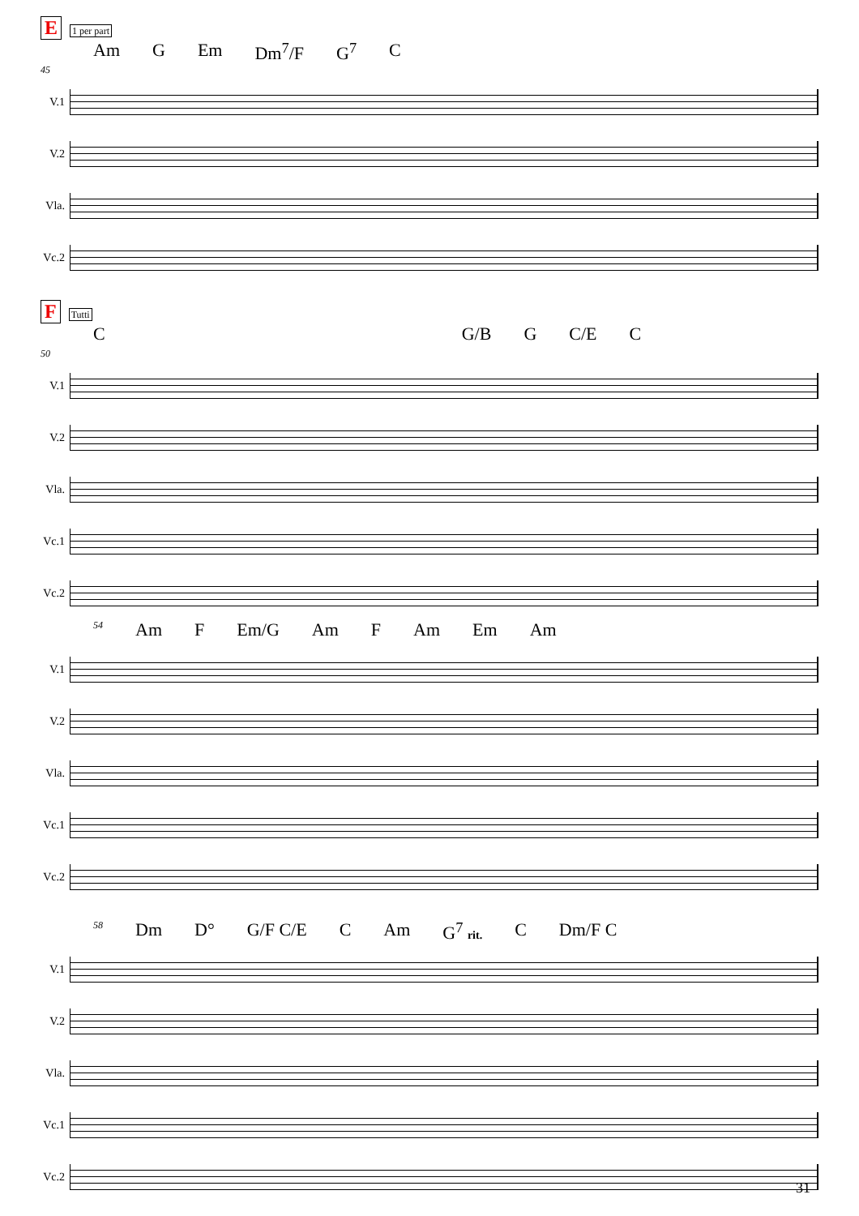E 1 per part
Am G Em Dm<sup>7</sup>/F G<sup>7</sup> C
45
V.1
V.2
Vla.
Vc.2
F Tutti
C G/B G C/E C
50
V.1
V.2
Vla.
Vc.1
Vc.2
54 Am F Em/G Am F Am Em Am
V.1
V.2
Vla.
Vc.1
Vc.2
58 Dm D° G/F C/E C Am G<sup>7</sup> rit. C Dm/F C
V.1
V.2
Vla.
Vc.1
Vc.2
31